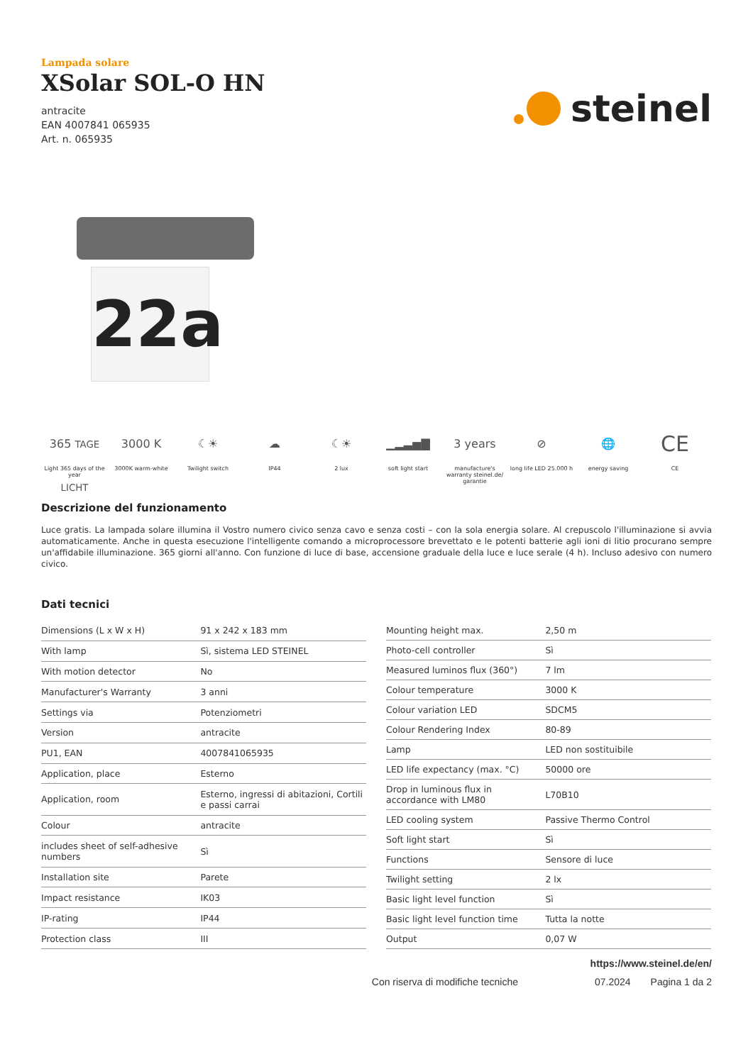Lampada solare
XSolar SOL-O HN
antracite
EAN 4007841 065935
Art. n. 065935
steinel
22a
365 TAGE LICHT
Light 365 days of the year
3000 K
3000K warm-white
☾☀
Twilight switch
☁
IP44
☾☀
2 lux
▁▂▃▅▇
soft light start
3 years
manufacture's warranty steinel.de/ garantie
⊘
long life LED 25.000 h
🌐
energy saving
CE
CE
Descrizione del funzionamento
Luce gratis. La lampada solare illumina il Vostro numero civico senza cavo e senza costi – con la sola energia solare. Al crepuscolo l'illuminazione si avvia automaticamente. Anche in questa esecuzione l'intelligente comando a microprocessore brevettato e le potenti batterie agli ioni di litio procurano sempre un'affidabile illuminazione. 365 giorni all'anno. Con funzione di luce di base, accensione graduale della luce e luce serale (4 h). Incluso adesivo con numero civico.
Dati tecnici
| Dimensions (L x W x H) | 91 x 242 x 183 mm |
| With lamp | Sì, sistema LED STEINEL |
| With motion detector | No |
| Manufacturer's Warranty | 3 anni |
| Settings via | Potenziometri |
| Version | antracite |
| PU1, EAN | 4007841065935 |
| Application, place | Esterno |
| Application, room | Esterno, ingressi di abitazioni, Cortili e passi carrai |
| Colour | antracite |
| includes sheet of self-adhesive numbers | Sì |
| Installation site | Parete |
| Impact resistance | IK03 |
| IP-rating | IP44 |
| Protection class | III |
| Mounting height max. | 2,50 m |
| Photo-cell controller | Sì |
| Measured luminos flux (360°) | 7 lm |
| Colour temperature | 3000 K |
| Colour variation LED | SDCM5 |
| Colour Rendering Index | 80-89 |
| Lamp | LED non sostituibile |
| LED life expectancy (max. °C) | 50000 ore |
| Drop in luminous flux in accordance with LM80 | L70B10 |
| LED cooling system | Passive Thermo Control |
| Soft light start | Sì |
| Functions | Sensore di luce |
| Twilight setting | 2 lx |
| Basic light level function | Sì |
| Basic light level function time | Tutta la notte |
| Output | 0,07 W |
https://www.steinel.de/en/
Con riserva di modifiche tecniche 07.2024 Pagina 1 da 2